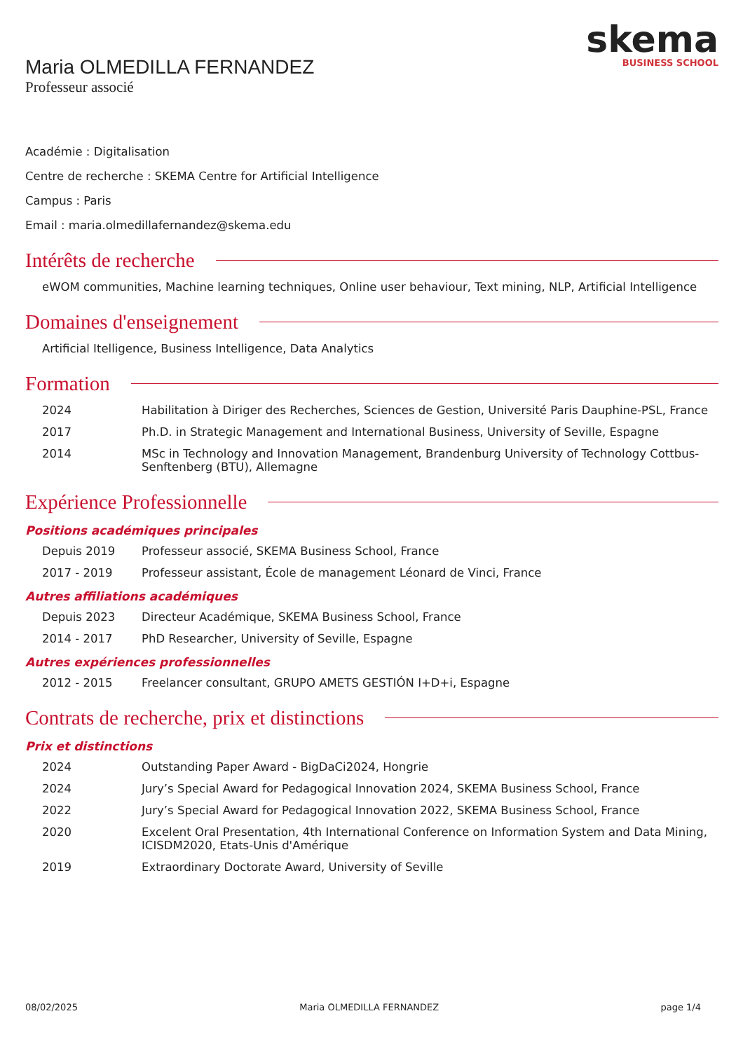skema
BUSINESS SCHOOL
Maria OLMEDILLA FERNANDEZ
Professeur associé
Académie : Digitalisation
Centre de recherche : SKEMA Centre for Artificial Intelligence
Campus : Paris
Email : maria.olmedillafernandez@skema.edu
Intérêts de recherche
eWOM communities, Machine learning techniques, Online user behaviour, Text mining, NLP, Artificial Intelligence
Domaines d'enseignement
Artificial Itelligence, Business Intelligence, Data Analytics
Formation
2024 Habilitation à Diriger des Recherches, Sciences de Gestion, Université Paris Dauphine-PSL, France
2017 Ph.D. in Strategic Management and International Business, University of Seville, Espagne
2014 MSc in Technology and Innovation Management, Brandenburg University of Technology Cottbus-Senftenberg (BTU), Allemagne
Expérience Professionnelle
Positions académiques principales
Depuis 2019 Professeur associé, SKEMA Business School, France
2017 - 2019 Professeur assistant, École de management Léonard de Vinci, France
Autres affiliations académiques
Depuis 2023 Directeur Académique, SKEMA Business School, France
2014 - 2017 PhD Researcher, University of Seville, Espagne
Autres expériences professionnelles
2012 - 2015 Freelancer consultant, GRUPO AMETS GESTIÓN I+D+i, Espagne
Contrats de recherche, prix et distinctions
Prix et distinctions
2024 Outstanding Paper Award - BigDaCi2024, Hongrie
2024 Jury’s Special Award for Pedagogical Innovation 2024, SKEMA Business School, France
2022 Jury’s Special Award for Pedagogical Innovation 2022, SKEMA Business School, France
2020 Excelent Oral Presentation, 4th International Conference on Information System and Data Mining, ICISDM2020, Etats-Unis d'Amérique
2019 Extraordinary Doctorate Award, University of Seville
08/02/2025 Maria OLMEDILLA FERNANDEZ page 1/4